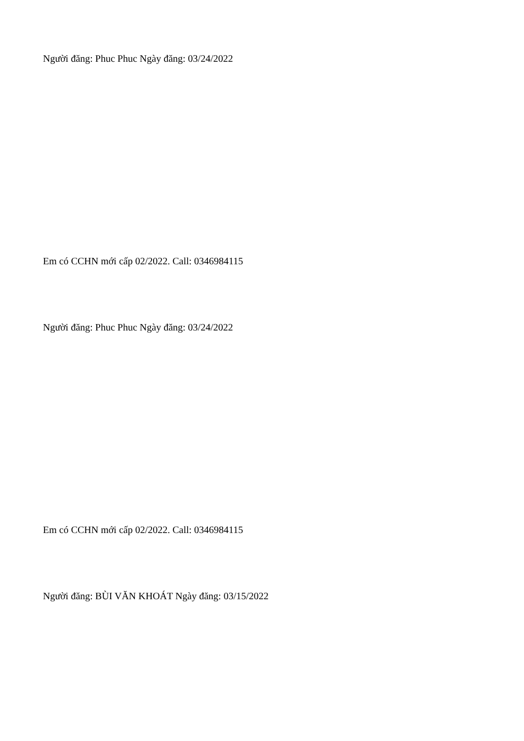Người đăng: Phuc Phuc Ngày đăng: 03/24/2022
Em có CCHN mới cấp 02/2022. Call: 0346984115
Người đăng: Phuc Phuc Ngày đăng: 03/24/2022
Em có CCHN mới cấp 02/2022. Call: 0346984115
Người đăng: BÙI VĂN KHOÁT Ngày đăng: 03/15/2022